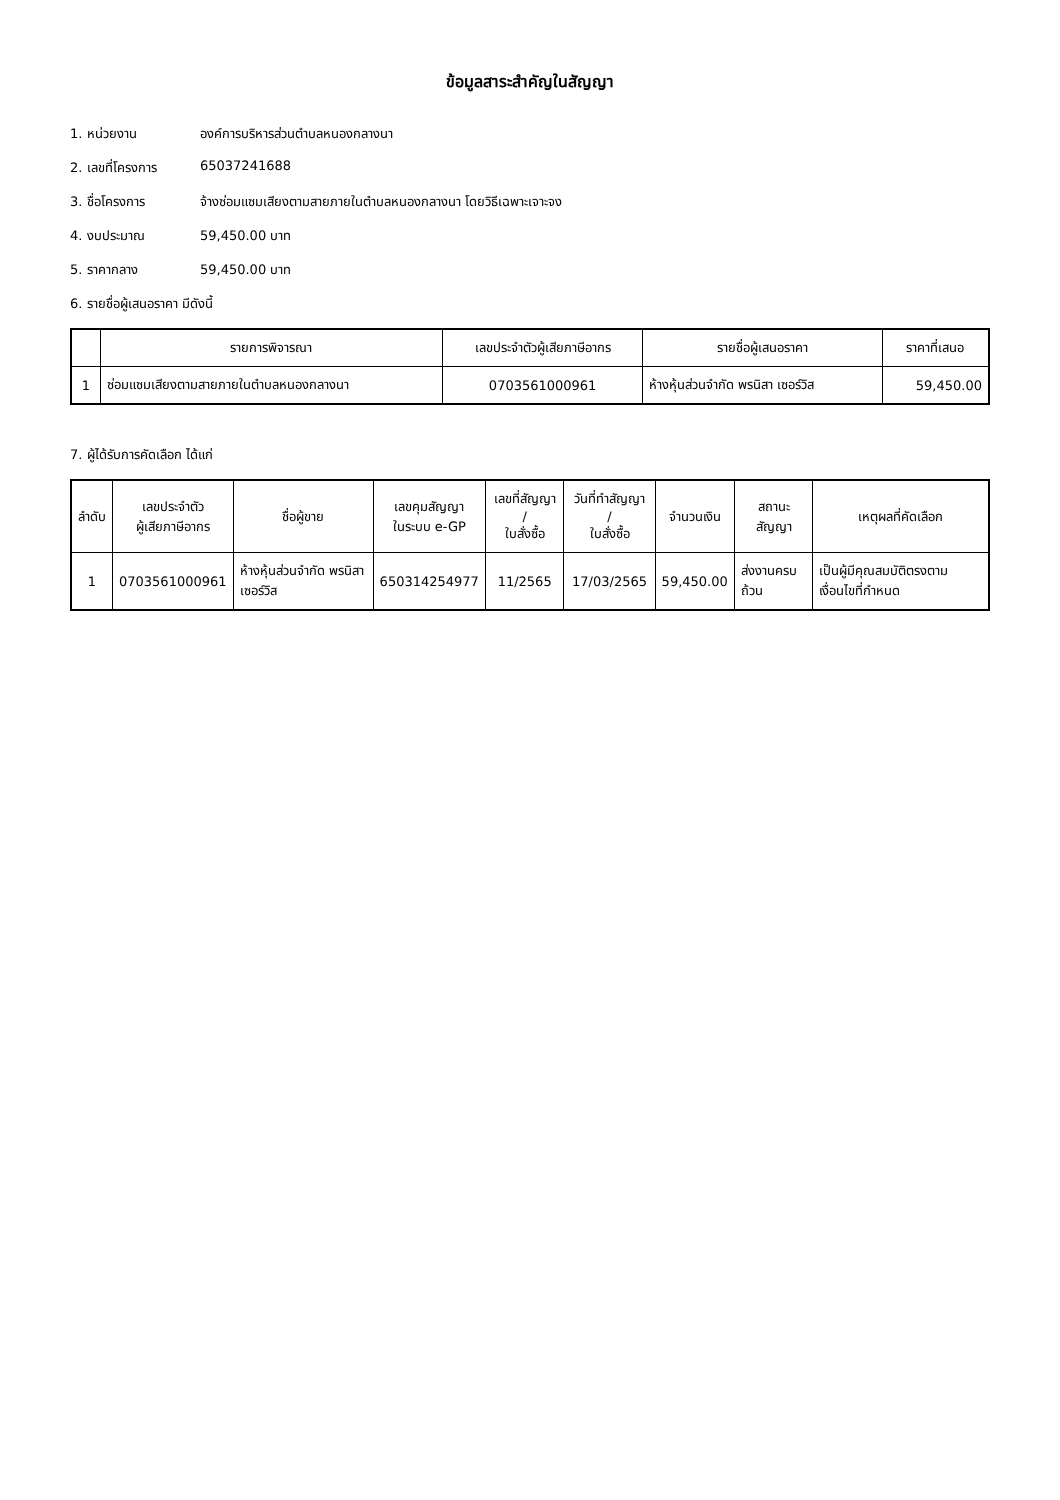ข้อมูลสาระสำคัญในสัญญา
1. หน่วยงาน องค์การบริหารส่วนตำบลหนองกลางนา
2. เลขที่โครงการ 65037241688
3. ชื่อโครงการ จ้างซ่อมแซมเสียงตามสายภายในตำบลหนองกลางนา โดยวิธีเฉพาะเจาะจง
4. งบประมาณ 59,450.00 บาท
5. ราคากลาง 59,450.00 บาท
6. รายชื่อผู้เสนอราคา มีดังนี้
| | รายการพิจารณา | เลขประจำตัวผู้เสียภาษีอากร | รายชื่อผู้เสนอราคา | ราคาที่เสนอ |
| --- | --- | --- | --- | --- |
| 1 | ซ่อมแซมเสียงตามสายภายในตำบลหนองกลางนา | 0703561000961 | ห้างหุ้นส่วนจำกัด พรนิสา เซอร์วิส | 59,450.00 |
7. ผู้ได้รับการคัดเลือก ได้แก่
| ลำดับ | เลขประจำตัว ผู้เสียภาษีอากร | ชื่อผู้ขาย | เลขคุมสัญญา ในระบบ e-GP | เลขที่สัญญา / ใบสั่งซื้อ | วันที่ทำสัญญา / ใบสั่งซื้อ | จำนวนเงิน | สถานะสัญญา | เหตุผลที่คัดเลือก |
| --- | --- | --- | --- | --- | --- | --- | --- | --- |
| 1 | 0703561000961 | ห้างหุ้นส่วนจำกัด พรนิสา เซอร์วิส | 650314254977 | 11/2565 | 17/03/2565 | 59,450.00 | ส่งงานครบถ้วน | เป็นผู้มีคุณสมบัติตรงตามเงื่อนไขที่กำหนด |